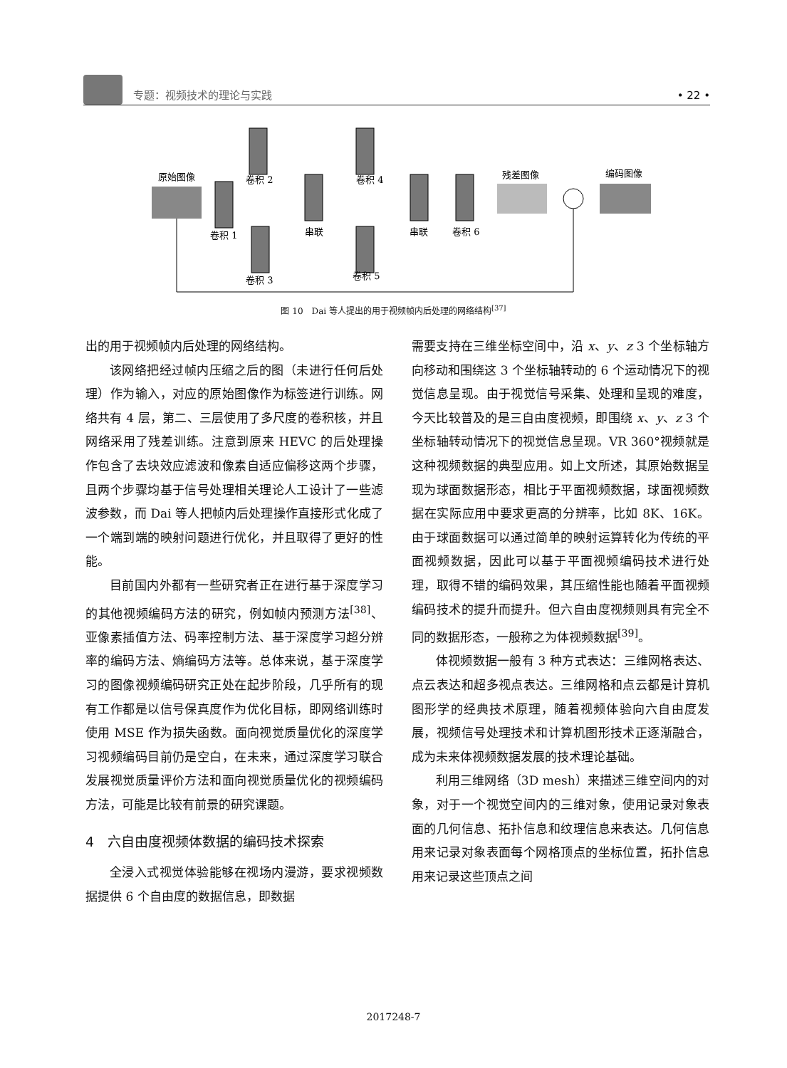专题：视频技术的理论与实践
• 22 •
原始图像
卷积 1
卷积 2
卷积 3
串联
卷积 4
卷积 5
串联
卷积 6
残差图像
编码图像
图 10　Dai 等人提出的用于视频帧内后处理的网络结构<sup>[37]</sup>
出的用于视频帧内后处理的网络结构。
该网络把经过帧内压缩之后的图（未进行任何后处理）作为输入，对应的原始图像作为标签进行训练。网络共有 4 层，第二、三层使用了多尺度的卷积核，并且网络采用了残差训练。注意到原来 HEVC 的后处理操作包含了去块效应滤波和像素自适应偏移这两个步骤，且两个步骤均基于信号处理相关理论人工设计了一些滤波参数，而 Dai 等人把帧内后处理操作直接形式化成了一个端到端的映射问题进行优化，并且取得了更好的性能。
目前国内外都有一些研究者正在进行基于深度学习的其他视频编码方法的研究，例如帧内预测方法<sup>[38]</sup>、亚像素插值方法、码率控制方法、基于深度学习超分辨率的编码方法、熵编码方法等。总体来说，基于深度学习的图像视频编码研究正处在起步阶段，几乎所有的现有工作都是以信号保真度作为优化目标，即网络训练时使用 MSE 作为损失函数。面向视觉质量优化的深度学习视频编码目前仍是空白，在未来，通过深度学习联合发展视觉质量评价方法和面向视觉质量优化的视频编码方法，可能是比较有前景的研究课题。
4　六自由度视频体数据的编码技术探索
全浸入式视觉体验能够在视场内漫游，要求视频数据提供 6 个自由度的数据信息，即数据
需要支持在三维坐标空间中，沿 x、y、z 3 个坐标轴方向移动和围绕这 3 个坐标轴转动的 6 个运动情况下的视觉信息呈现。由于视觉信号采集、处理和呈现的难度，今天比较普及的是三自由度视频，即围绕 x、y、z 3 个坐标轴转动情况下的视觉信息呈现。VR 360°视频就是这种视频数据的典型应用。如上文所述，其原始数据呈现为球面数据形态，相比于平面视频数据，球面视频数据在实际应用中要求更高的分辨率，比如 8K、16K。由于球面数据可以通过简单的映射运算转化为传统的平面视频数据，因此可以基于平面视频编码技术进行处理，取得不错的编码效果，其压缩性能也随着平面视频编码技术的提升而提升。但六自由度视频则具有完全不同的数据形态，一般称之为体视频数据<sup>[39]</sup>。
体视频数据一般有 3 种方式表达：三维网格表达、点云表达和超多视点表达。三维网格和点云都是计算机图形学的经典技术原理，随着视频体验向六自由度发展，视频信号处理技术和计算机图形技术正逐渐融合，成为未来体视频数据发展的技术理论基础。
利用三维网络（3D mesh）来描述三维空间内的对象，对于一个视觉空间内的三维对象，使用记录对象表面的几何信息、拓扑信息和纹理信息来表达。几何信息用来记录对象表面每个网格顶点的坐标位置，拓扑信息用来记录这些顶点之间
2017248-7